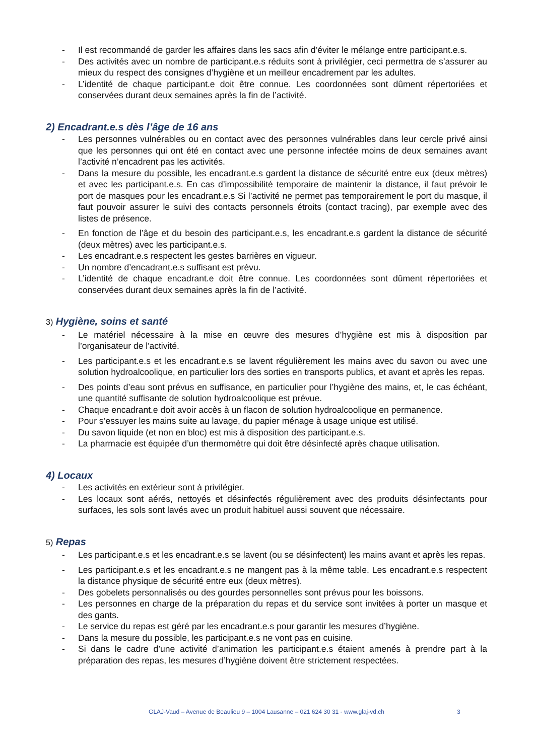- Il est recommandé de garder les affaires dans les sacs afin d’éviter le mélange entre participant.e.s.
- Des activités avec un nombre de participant.e.s réduits sont à privilégier, ceci permettra de s’assurer au mieux du respect des consignes d’hygiène et un meilleur encadrement par les adultes.
- L’identité de chaque participant.e doit être connue. Les coordonnées sont dûment répertoriées et conservées durant deux semaines après la fin de l’activité.
2) Encadrant.e.s dès l’âge de 16 ans
- Les personnes vulnérables ou en contact avec des personnes vulnérables dans leur cercle privé ainsi que les personnes qui ont été en contact avec une personne infectée moins de deux semaines avant l’activité n’encadrent pas les activités.
- Dans la mesure du possible, les encadrant.e.s gardent la distance de sécurité entre eux (deux mètres) et avec les participant.e.s. En cas d’impossibilité temporaire de maintenir la distance, il faut prévoir le port de masques pour les encadrant.e.s Si l’activité ne permet pas temporairement le port du masque, il faut pouvoir assurer le suivi des contacts personnels étroits (contact tracing), par exemple avec des listes de présence.
- En fonction de l’âge et du besoin des participant.e.s, les encadrant.e.s gardent la distance de sécurité (deux mètres) avec les participant.e.s.
- Les encadrant.e.s respectent les gestes barrières en vigueur.
- Un nombre d’encadrant.e.s suffisant est prévu.
- L’identité de chaque encadrant.e doit être connue. Les coordonnées sont dûment répertoriées et conservées durant deux semaines après la fin de l’activité.
3) Hygiène, soins et santé
- Le matériel nécessaire à la mise en œuvre des mesures d’hygiène est mis à disposition par l’organisateur de l'activité.
- Les participant.e.s et les encadrant.e.s se lavent régulièrement les mains avec du savon ou avec une solution hydroalcoolique, en particulier lors des sorties en transports publics, et avant et après les repas.
- Des points d’eau sont prévus en suffisance, en particulier pour l’hygiène des mains, et, le cas échéant, une quantité suffisante de solution hydroalcoolique est prévue.
- Chaque encadrant.e doit avoir accès à un flacon de solution hydroalcoolique en permanence.
- Pour s’essuyer les mains suite au lavage, du papier ménage à usage unique est utilisé.
- Du savon liquide (et non en bloc) est mis à disposition des participant.e.s.
- La pharmacie est équipée d’un thermomètre qui doit être désinfecté après chaque utilisation.
4) Locaux
- Les activités en extérieur sont à privilégier.
- Les locaux sont aérés, nettoyés et désinfectés régulièrement avec des produits désinfectants pour surfaces, les sols sont lavés avec un produit habituel aussi souvent que nécessaire.
5) Repas
- Les participant.e.s et les encadrant.e.s se lavent (ou se désinfectent) les mains avant et après les repas.
- Les participant.e.s et les encadrant.e.s ne mangent pas à la même table. Les encadrant.e.s respectent la distance physique de sécurité entre eux (deux mètres).
- Des gobelets personnalisés ou des gourdes personnelles sont prévus pour les boissons.
- Les personnes en charge de la préparation du repas et du service sont invitées à porter un masque et des gants.
- Le service du repas est géré par les encadrant.e.s pour garantir les mesures d’hygiène.
- Dans la mesure du possible, les participant.e.s ne vont pas en cuisine.
- Si dans le cadre d’une activité d’animation les participant.e.s étaient amenés à prendre part à la préparation des repas, les mesures d’hygiène doivent être strictement respectées.
GLAJ-Vaud – Avenue de Beaulieu 9 – 1004 Lausanne – 021 624 30 31 - www.glaj-vd.ch 3